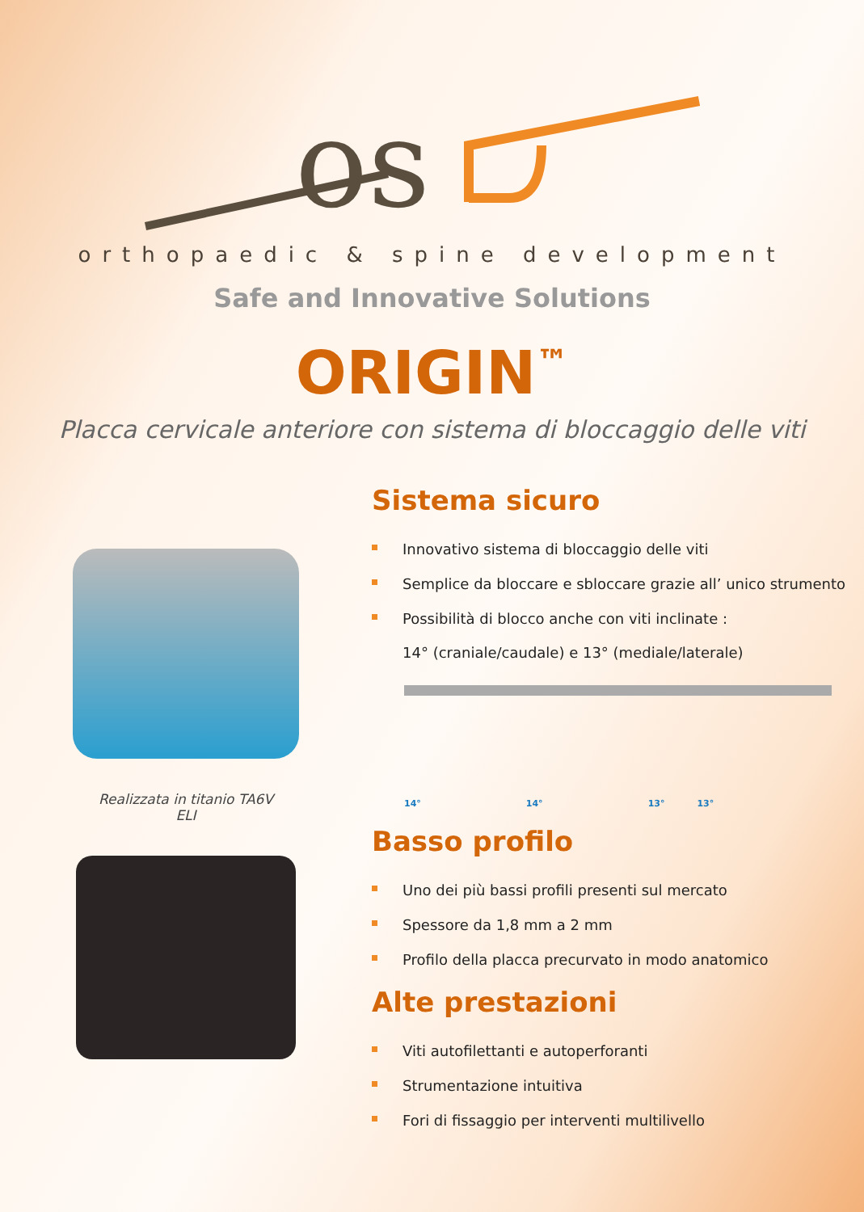os
orthopaedic & spine development
Safe and Innovative Solutions
ORIGIN<sup>™</sup>
Placca cervicale anteriore con sistema di bloccaggio delle viti
Realizzata in titanio TA6V
ELI
Sistema sicuro
Innovativo sistema di bloccaggio delle viti
Semplice da bloccare e sbloccare grazie all’ unico strumento
Possibilità di blocco anche con viti inclinate :
14° (craniale/caudale) e 13° (mediale/laterale)
14° 14° 13° 13°
Basso profilo
Uno dei più bassi profili presenti sul mercato
Spessore da 1,8 mm a 2 mm
Profilo della placca precurvato in modo anatomico
Alte prestazioni
Viti autofilettanti e autoperforanti
Strumentazione intuitiva
Fori di fissaggio per interventi multilivello